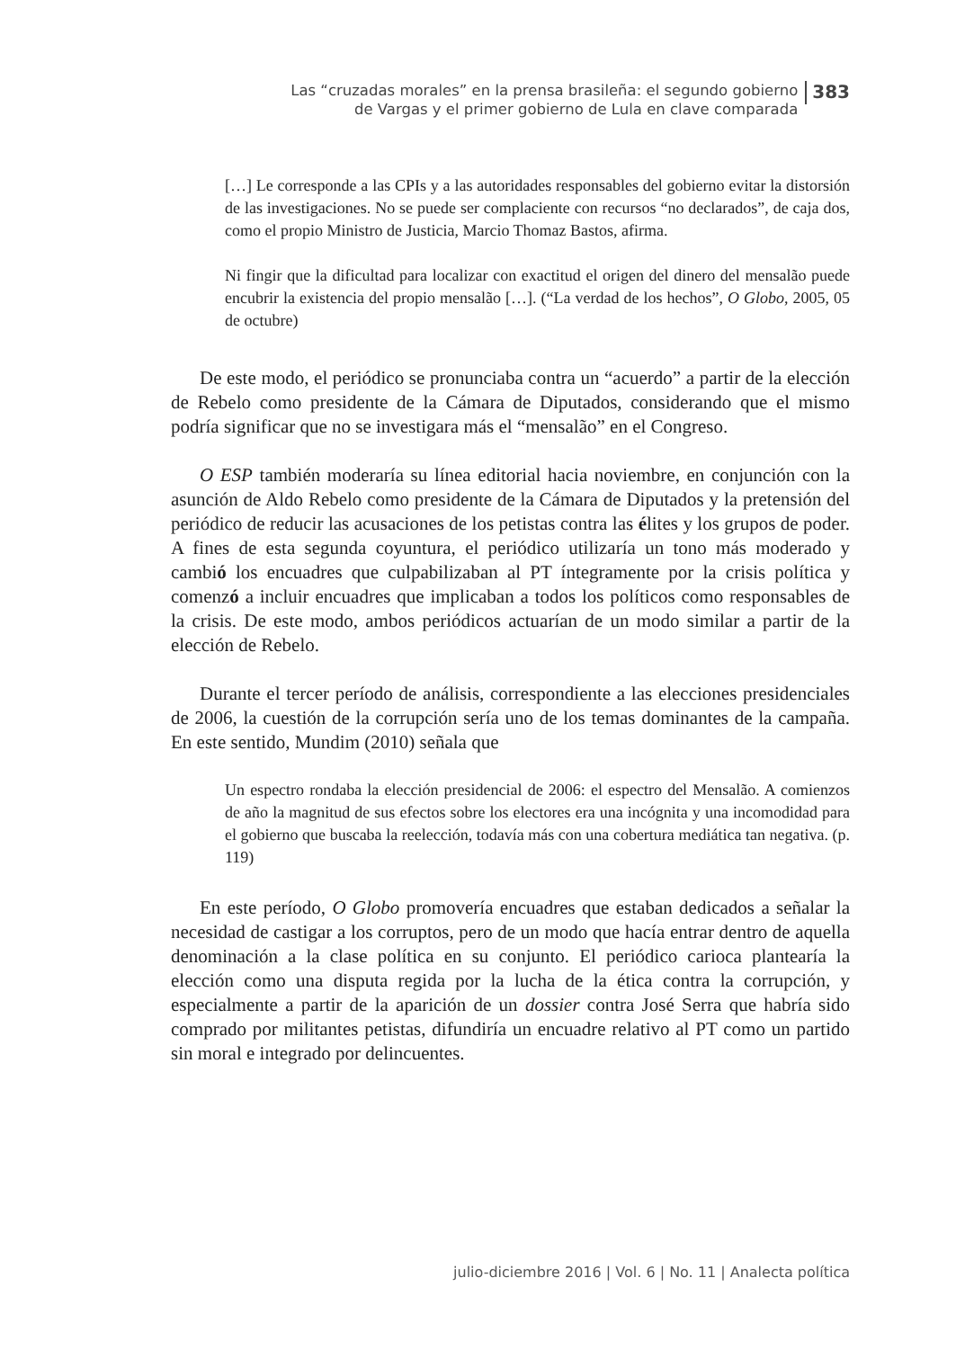Las “cruzadas morales” en la prensa brasileña: el segundo gobierno
de Vargas y el primer gobierno de Lula en clave comparada
383
[…] Le corresponde a las CPIs y a las autoridades responsables del gobierno evitar la distorsión de las investigaciones. No se puede ser complaciente con recursos “no declarados”, de caja dos, como el propio Ministro de Justicia, Marcio Thomaz Bastos, afirma.
Ni fingir que la dificultad para localizar con exactitud el origen del dinero del mensalão puede encubrir la existencia del propio mensalão […]. (“La verdad de los hechos”, O Globo, 2005, 05 de octubre)
De este modo, el periódico se pronunciaba contra un “acuerdo” a partir de la elección de Rebelo como presidente de la Cámara de Diputados, considerando que el mismo podría significar que no se investigara más el “mensalão” en el Congreso.
O ESP también moderaría su línea editorial hacia noviembre, en conjunción con la asunción de Aldo Rebelo como presidente de la Cámara de Diputados y la pretensión del periódico de reducir las acusaciones de los petistas contra las élites y los grupos de poder. A fines de esta segunda coyuntura, el periódico utilizaría un tono más moderado y cambió los encuadres que culpabilizaban al PT íntegramente por la crisis política y comenzó a incluir encuadres que implicaban a todos los políticos como responsables de la crisis. De este modo, ambos periódicos actuarían de un modo similar a partir de la elección de Rebelo.
Durante el tercer período de análisis, correspondiente a las elecciones presidenciales de 2006, la cuestión de la corrupción sería uno de los temas dominantes de la campaña. En este sentido, Mundim (2010) señala que
Un espectro rondaba la elección presidencial de 2006: el espectro del Mensalão. A comienzos de año la magnitud de sus efectos sobre los electores era una incógnita y una incomodidad para el gobierno que buscaba la reelección, todavía más con una cobertura mediática tan negativa. (p. 119)
En este período, O Globo promovería encuadres que estaban dedicados a señalar la necesidad de castigar a los corruptos, pero de un modo que hacía entrar dentro de aquella denominación a la clase política en su conjunto. El periódico carioca plantearía la elección como una disputa regida por la lucha de la ética contra la corrupción, y especialmente a partir de la aparición de un dossier contra José Serra que habría sido comprado por militantes petistas, difundiría un encuadre relativo al PT como un partido sin moral e integrado por delincuentes.
julio-diciembre 2016 | Vol. 6 | No. 11 | Analecta política